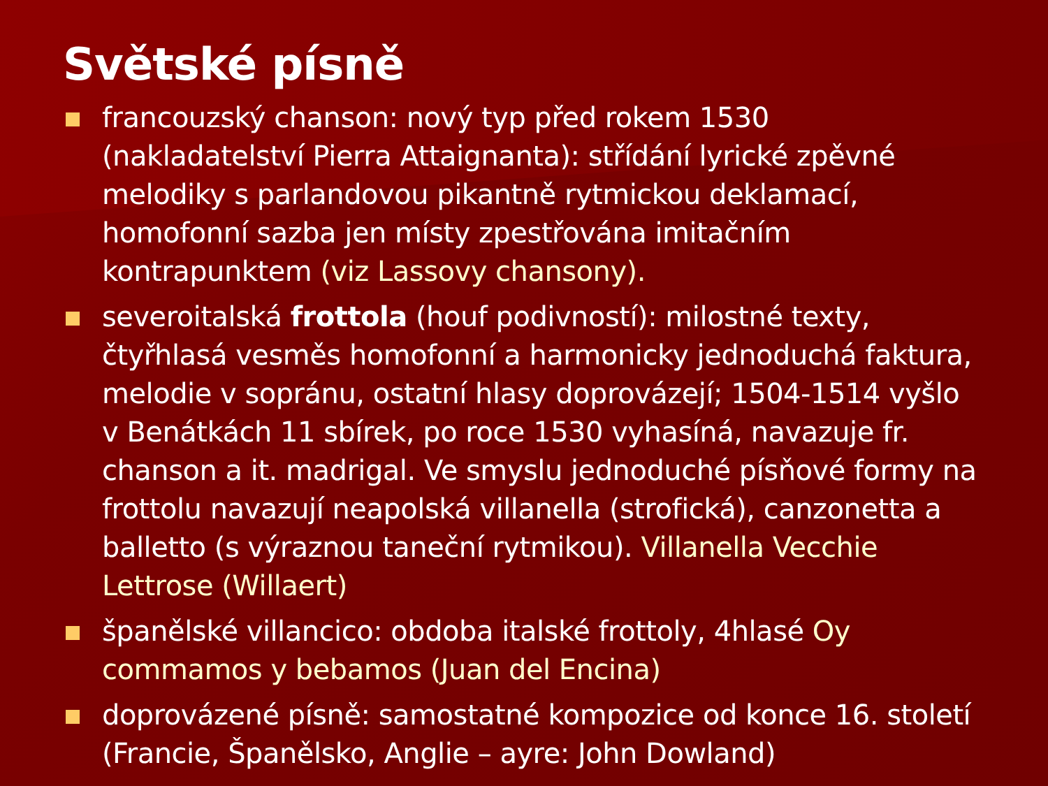Světské písně
francouzský chanson: nový typ před rokem 1530 (nakladatelství Pierra Attaignanta): střídání lyrické zpěvné melodiky s parlandovou pikantně rytmickou deklamací, homofonní sazba jen místy zpestřována imitačním kontrapunktem (viz Lassovy chansony).
severoitalská frottola (houf podivností): milostné texty, čtyřhlasá vesměs homofonní a harmonicky jednoduchá faktura, melodie v sopránu, ostatní hlasy doprovázejí; 1504-1514 vyšlo v Benátkách 11 sbírek, po roce 1530 vyhasíná, navazuje fr. chanson a it. madrigal. Ve smyslu jednoduché písňové formy na frottolu navazují neapolská villanella (strofická), canzonetta a balletto (s výraznou taneční rytmikou). Villanella Vecchie Lettrose (Willaert)
španělské villancico: obdoba italské frottoly, 4hlasé Oy commamos y bebamos (Juan del Encina)
doprovázené písně: samostatné kompozice od konce 16. století (Francie, Španělsko, Anglie – ayre: John Dowland)